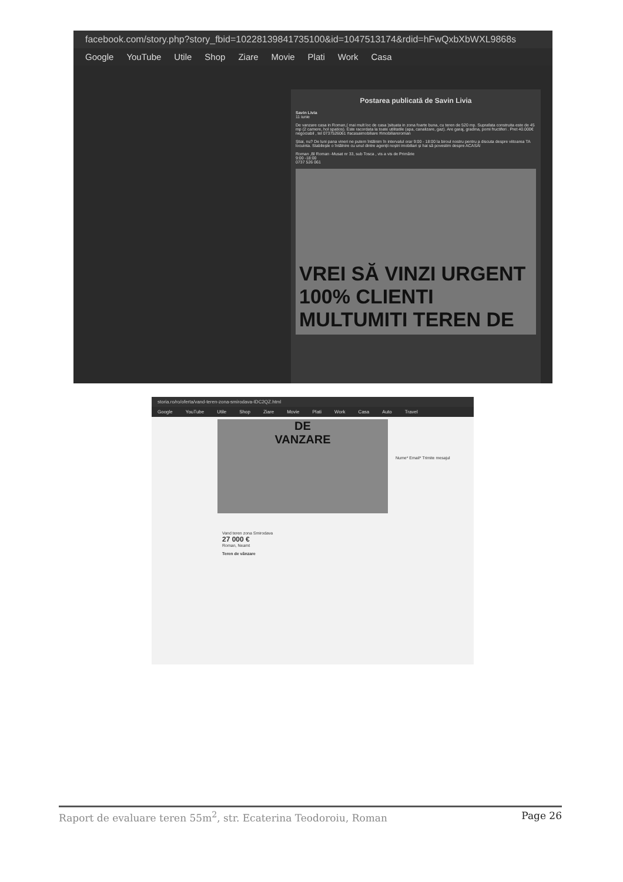facebook.com/story.php?story_fbid=10228139841735100&id=1047513174&rdid=hFwQxbXbWXL9868s
Google YouTube Utile Shop Ziare Movie Plati Work Casa
Postarea publicată de Savin Livia
Savin Livia
11 iunie
De vanzare casa in Roman,( mai mult loc de casa )situata in zona foarte buna, cu teren de 520 mp. Suprafata construita este de 45 mp (2 camere, hol spatios). Este racordata la toate utilitatile (apa, canalizare, gaz). Are garaj, gradina, pomi fructiferi . Pret 40.000€ negociabil , tel 0737526061 #acasaimobiliare #imobiliareroman
Știai, nu? De luni pana vineri ne putem întâlnim în intervalul orar 9:00 - 18:00 la biroul nostru pentru a discuta despre viitoarea TA locuinta. Stabilește o întâlnire cu unul dintre agenții noștri imobiliari și hai să povestim despre ACASĂ!
Roman ,Bl Roman -Musat nr 33, sub Tosca , vis a vis de Primărie
9:00 -18:00
0737 526 061
VREI SĂ VINZI URGENT 100% CLIENTI MULTUMITI TEREN DE
storia.ro/ro/oferta/vand-teren-zona-smirodava-IDC2QZ.html
Google YouTube Utile Shop Ziare Movie Plati Work Casa Auto Travel
DE
VANZARE
Vand teren zona Smirodava
27 000 €
Roman, Neamt
Teren de vânzare
Nume* Email* Trimite mesajul
Raport de evaluare teren 55m<sup>2</sup>, str. Ecaterina Teodoroiu, Roman Page 26